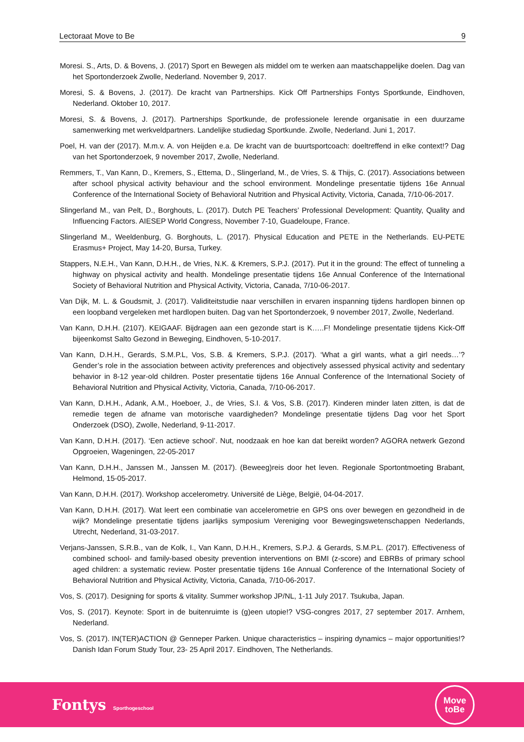Lectoraat Move to Be 9
Moresi. S., Arts, D. & Bovens, J. (2017) Sport en Bewegen als middel om te werken aan maatschappelijke doelen. Dag van het Sportonderzoek Zwolle, Nederland. November 9, 2017.
Moresi, S. & Bovens, J. (2017). De kracht van Partnerships. Kick Off Partnerships Fontys Sportkunde, Eindhoven, Nederland. Oktober 10, 2017.
Moresi, S. & Bovens, J. (2017). Partnerships Sportkunde, de professionele lerende organisatie in een duurzame samenwerking met werkveldpartners. Landelijke studiedag Sportkunde. Zwolle, Nederland. Juni 1, 2017.
Poel, H. van der (2017). M.m.v. A. von Heijden e.a. De kracht van de buurtsportcoach: doeltreffend in elke context!? Dag van het Sportonderzoek, 9 november 2017, Zwolle, Nederland.
Remmers, T., Van Kann, D., Kremers, S., Ettema, D., Slingerland, M., de Vries, S. & Thijs, C. (2017). Associations between after school physical activity behaviour and the school environment. Mondelinge presentatie tijdens 16e Annual Conference of the International Society of Behavioral Nutrition and Physical Activity, Victoria, Canada, 7/10-06-2017.
Slingerland M., van Pelt, D., Borghouts, L. (2017). Dutch PE Teachers’ Professional Development: Quantity, Quality and Influencing Factors. AIESEP World Congress, November 7-10, Guadeloupe, France.
Slingerland M., Weeldenburg, G. Borghouts, L. (2017). Physical Education and PETE in the Netherlands. EU-PETE Erasmus+ Project, May 14-20, Bursa, Turkey.
Stappers, N.E.H., Van Kann, D.H.H., de Vries, N.K. & Kremers, S.P.J. (2017). Put it in the ground: The effect of tunneling a highway on physical activity and health. Mondelinge presentatie tijdens 16e Annual Conference of the International Society of Behavioral Nutrition and Physical Activity, Victoria, Canada, 7/10-06-2017.
Van Dijk, M. L. & Goudsmit, J. (2017). Validiteitstudie naar verschillen in ervaren inspanning tijdens hardlopen binnen op een loopband vergeleken met hardlopen buiten. Dag van het Sportonderzoek, 9 november 2017, Zwolle, Nederland.
Van Kann, D.H.H. (2107). KEIGAAF. Bijdragen aan een gezonde start is K…..F! Mondelinge presentatie tijdens Kick-Off bijeenkomst Salto Gezond in Beweging, Eindhoven, 5-10-2017.
Van Kann, D.H.H., Gerards, S.M.P.L, Vos, S.B. & Kremers, S.P.J. (2017). ‘What a girl wants, what a girl needs…’? Gender’s role in the association between activity preferences and objectively assessed physical activity and sedentary behavior in 8-12 year-old children. Poster presentatie tijdens 16e Annual Conference of the International Society of Behavioral Nutrition and Physical Activity, Victoria, Canada, 7/10-06-2017.
Van Kann, D.H.H., Adank, A.M., Hoeboer, J., de Vries, S.I. & Vos, S.B. (2017). Kinderen minder laten zitten, is dat de remedie tegen de afname van motorische vaardigheden? Mondelinge presentatie tijdens Dag voor het Sport Onderzoek (DSO), Zwolle, Nederland, 9-11-2017.
Van Kann, D.H.H. (2017). ‘Een actieve school’. Nut, noodzaak en hoe kan dat bereikt worden? AGORA netwerk Gezond Opgroeien, Wageningen, 22-05-2017
Van Kann, D.H.H., Janssen M., Janssen M. (2017). (Beweeg)reis door het leven. Regionale Sportontmoeting Brabant, Helmond, 15-05-2017.
Van Kann, D.H.H. (2017). Workshop accelerometry. Université de Liège, België, 04-04-2017.
Van Kann, D.H.H. (2017). Wat leert een combinatie van accelerometrie en GPS ons over bewegen en gezondheid in de wijk? Mondelinge presentatie tijdens jaarlijks symposium Vereniging voor Bewegingswetenschappen Nederlands, Utrecht, Nederland, 31-03-2017.
Verjans-Janssen, S.R.B., van de Kolk, I., Van Kann, D.H.H., Kremers, S.P.J. & Gerards, S.M.P.L. (2017). Effectiveness of combined school- and family-based obesity prevention interventions on BMI (z-score) and EBRBs of primary school aged children: a systematic review. Poster presentatie tijdens 16e Annual Conference of the International Society of Behavioral Nutrition and Physical Activity, Victoria, Canada, 7/10-06-2017.
Vos, S. (2017). Designing for sports & vitality. Summer workshop JP/NL, 1-11 July 2017. Tsukuba, Japan.
Vos, S. (2017). Keynote: Sport in de buitenruimte is (g)een utopie!? VSG-congres 2017, 27 september 2017. Arnhem, Nederland.
Vos, S. (2017). IN(TER)ACTION @ Genneper Parken. Unique characteristics – inspiring dynamics – major opportunities!? Danish Idan Forum Study Tour, 23- 25 April 2017. Eindhoven, The Netherlands.
Fontys Sporthogeschool
Move
toBe